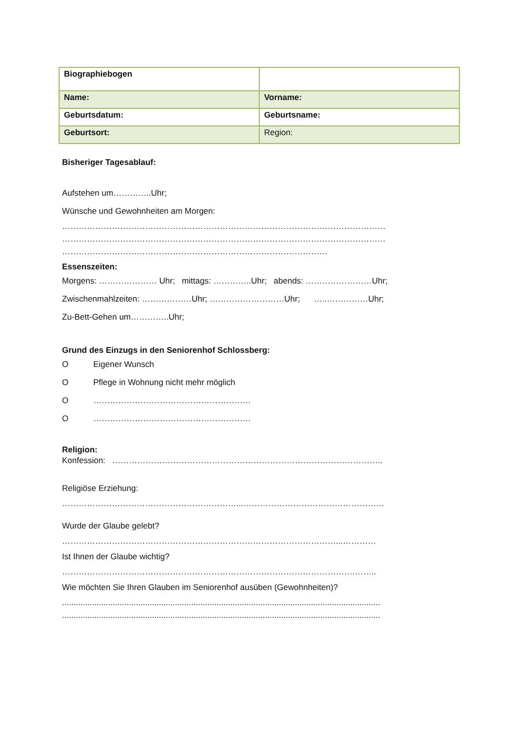| Biographiebogen | |
| Name: | Vorname: |
| Geburtsdatum: | Geburtsname: |
| Geburtsort: | Region: |
Bisheriger Tagesablauf:
Aufstehen um…………..Uhr;
Wünsche und Gewohnheiten am Morgen:
………………………………………………………………………………………………………
………………………………………………………………………………………………………
……………………………………………………………………………………
Essenszeiten:
Morgens: ………………… Uhr; mittags: …………..Uhr; abends: ……………………Uhr;
Zwischenmahlzeiten: ………………Uhr; ………………………Uhr; …..……………Uhr;
Zu-Bett-Gehen um…………..Uhr;
Grund des Einzugs in den Seniorenhof Schlossberg:
O Eigener Wunsch
O Pflege in Wohnung nicht mehr möglich
O …………………………………………………
O …………………………………………………
Religion:
Konfession: ……………………………………………………………………………………..
Religiöse Erziehung:
………………………………………………………...……………………………………………
Wurde der Glaube gelebt?
………………………………………………………………………………………...…………
Ist Ihnen der Glaube wichtig?
…………………………………………………………………………………………….……..
Wie möchten Sie Ihren Glauben im Seniorenhof ausüben (Gewohnheiten)?
..........................................................................................................................................
..........................................................................................................................................